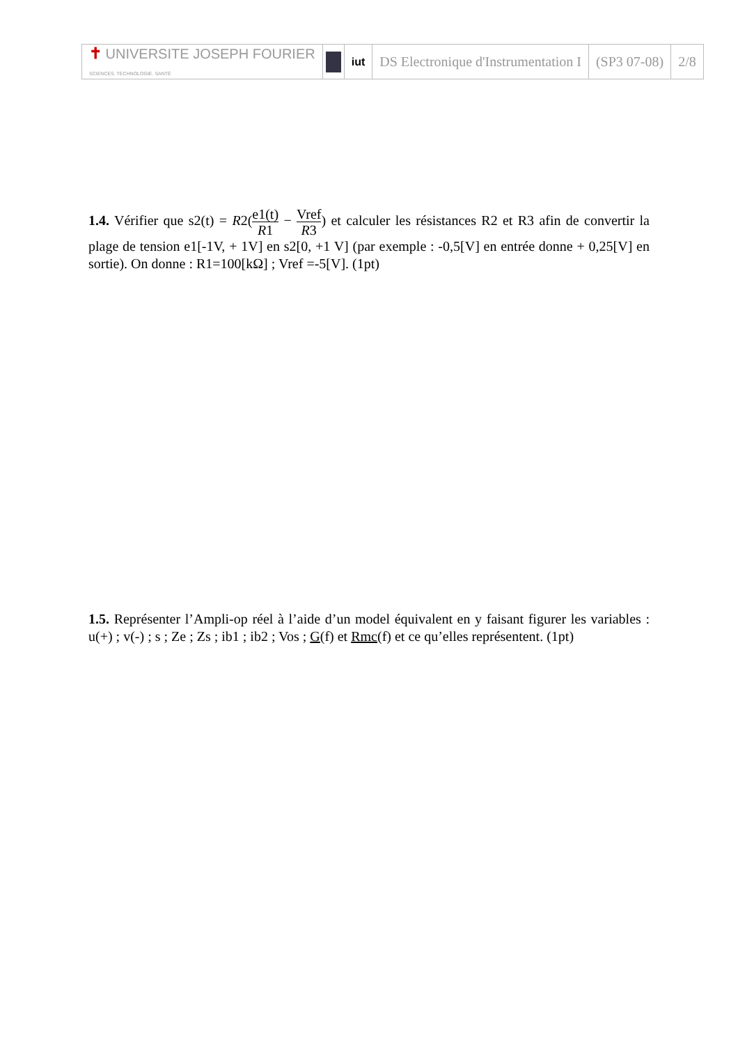| ✝ UNIVERSITE JOSEPH FOURIER SCIENCES. TECHNOLOGIE. SANTÉ | | iut | DS Electronique d'Instrumentation I | (SP3 07-08) | 2/8 |
1.4. Vérifier que s2(t) = R2(e1(t) R1 − Vref R3) et calculer les résistances R2 et R3 afin de convertir la plage de tension e1[-1V, + 1V] en s2[0, +1 V] (par exemple : -0,5[V] en entrée donne + 0,25[V] en sortie). On donne : R1=100[kΩ] ; Vref =-5[V]. (1pt)
1.5. Représenter l’Ampli-op réel à l’aide d’un model équivalent en y faisant figurer les variables : u(+) ; v(-) ; s ; Ze ; Zs ; ib1 ; ib2 ; Vos ; G(f) et Rmc(f) et ce qu’elles représentent. (1pt)